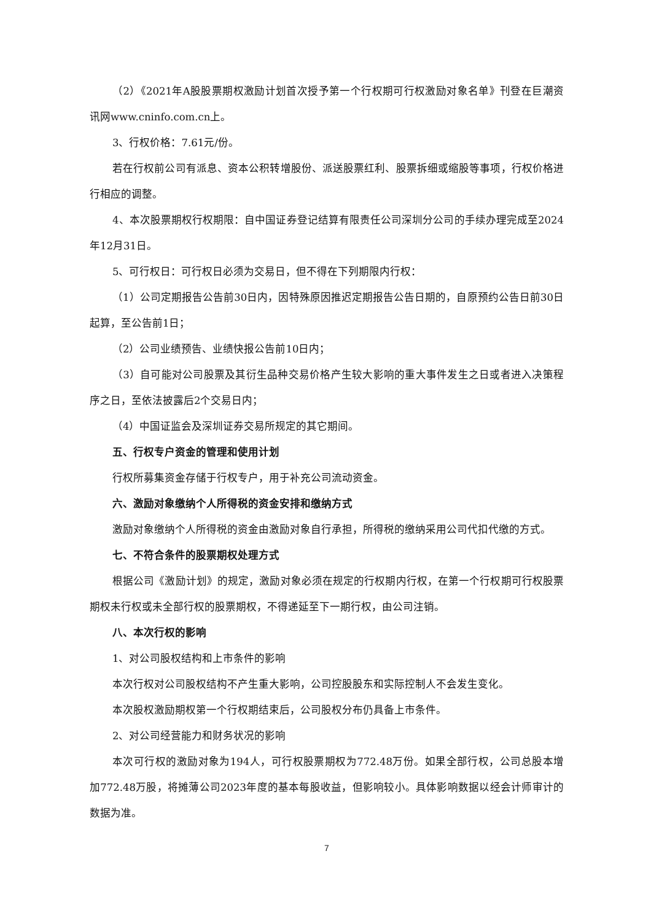（2）《2021年A股股票期权激励计划首次授予第一个行权期可行权激励对象名单》刊登在巨潮资讯网www.cninfo.com.cn上。
3、行权价格：7.61元/份。
若在行权前公司有派息、资本公积转增股份、派送股票红利、股票拆细或缩股等事项，行权价格进行相应的调整。
4、本次股票期权行权期限：自中国证券登记结算有限责任公司深圳分公司的手续办理完成至2024年12月31日。
5、可行权日：可行权日必须为交易日，但不得在下列期限内行权：
（1）公司定期报告公告前30日内，因特殊原因推迟定期报告公告日期的，自原预约公告日前30日起算，至公告前1日；
（2）公司业绩预告、业绩快报公告前10日内；
（3）自可能对公司股票及其衍生品种交易价格产生较大影响的重大事件发生之日或者进入决策程序之日，至依法披露后2个交易日内；
（4）中国证监会及深圳证券交易所规定的其它期间。
五、行权专户资金的管理和使用计划
行权所募集资金存储于行权专户，用于补充公司流动资金。
六、激励对象缴纳个人所得税的资金安排和缴纳方式
激励对象缴纳个人所得税的资金由激励对象自行承担，所得税的缴纳采用公司代扣代缴的方式。
七、不符合条件的股票期权处理方式
根据公司《激励计划》的规定，激励对象必须在规定的行权期内行权，在第一个行权期可行权股票期权未行权或未全部行权的股票期权，不得递延至下一期行权，由公司注销。
八、本次行权的影响
1、对公司股权结构和上市条件的影响
本次行权对公司股权结构不产生重大影响，公司控股股东和实际控制人不会发生变化。
本次股权激励期权第一个行权期结束后，公司股权分布仍具备上市条件。
2、对公司经营能力和财务状况的影响
本次可行权的激励对象为194人，可行权股票期权为772.48万份。如果全部行权，公司总股本增加772.48万股，将摊薄公司2023年度的基本每股收益，但影响较小。具体影响数据以经会计师审计的数据为准。
7